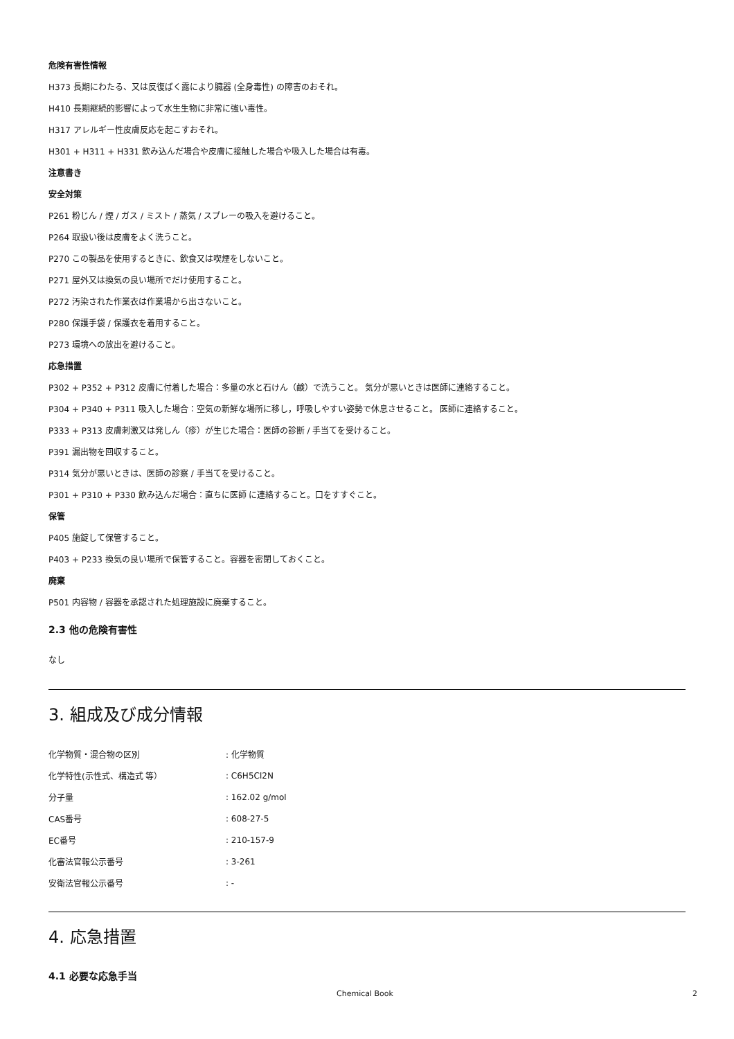危険有害性情報
H373 長期にわたる、又は反復ばく露により臓器 (全身毒性) の障害のおそれ。
H410 長期継続的影響によって水生生物に非常に強い毒性。
H317 アレルギー性皮膚反応を起こすおそれ。
H301 + H311 + H331 飲み込んだ場合や皮膚に接触した場合や吸入した場合は有毒。
注意書き
安全対策
P261 粉じん / 煙 / ガス / ミスト / 蒸気 / スプレーの吸入を避けること。
P264 取扱い後は皮膚をよく洗うこと。
P270 この製品を使用するときに、飲食又は喫煙をしないこと。
P271 屋外又は換気の良い場所でだけ使用すること。
P272 汚染された作業衣は作業場から出さないこと。
P280 保護手袋 / 保護衣を着用すること。
P273 環境への放出を避けること。
応急措置
P302 + P352 + P312 皮膚に付着した場合：多量の水と石けん（鹸）で洗うこと。 気分が悪いときは医師に連絡すること。
P304 + P340 + P311 吸入した場合：空気の新鮮な場所に移し，呼吸しやすい姿勢で休息させること。 医師に連絡すること。
P333 + P313 皮膚刺激又は発しん（疹）が生じた場合：医師の診断 / 手当てを受けること。
P391 漏出物を回収すること。
P314 気分が悪いときは、医師の診察 / 手当てを受けること。
P301 + P310 + P330 飲み込んだ場合：直ちに医師 に連絡すること。口をすすぐこと。
保管
P405 施錠して保管すること。
P403 + P233 換気の良い場所で保管すること。容器を密閉しておくこと。
廃棄
P501 内容物 / 容器を承認された処理施設に廃棄すること。
2.3 他の危険有害性
なし
3. 組成及び成分情報
| 化学物質・混合物の区別 | : 化学物質 |
| 化学特性(示性式、構造式 等） | : C6H5Cl2N |
| 分子量 | : 162.02 g/mol |
| CAS番号 | : 608-27-5 |
| EC番号 | : 210-157-9 |
| 化審法官報公示番号 | : 3-261 |
| 安衛法官報公示番号 | : - |
4. 応急措置
4.1 必要な応急手当
Chemical Book 2